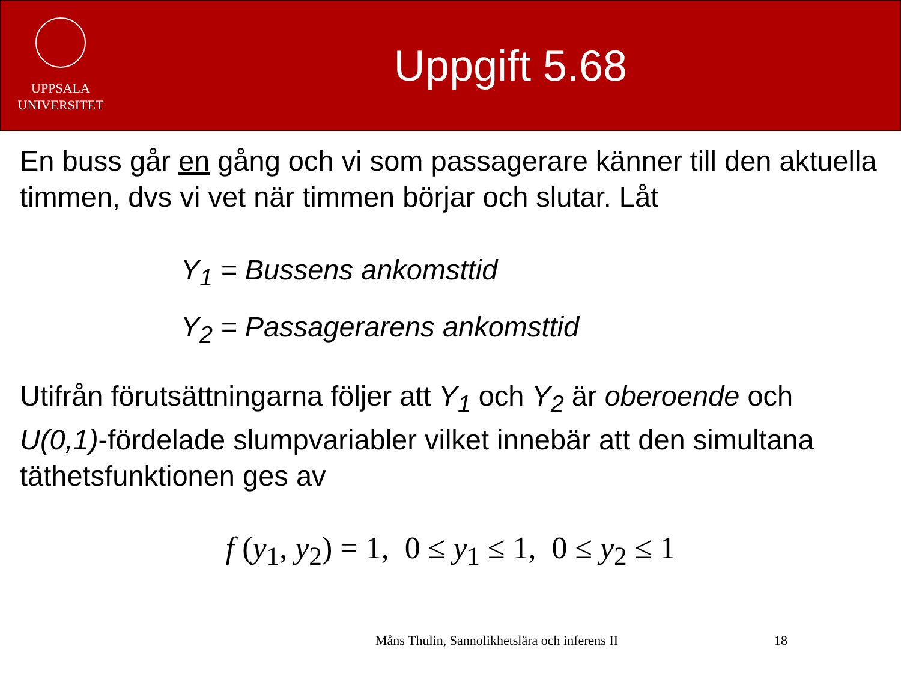UPPSALA
UNIVERSITET
Uppgift 5.68
En buss går en gång och vi som passagerare känner till den aktuella timmen, dvs vi vet när timmen börjar och slutar. Låt
Y<sub>1</sub> = Bussens ankomsttid
Y<sub>2</sub> = Passagerarens ankomsttid
Utifrån förutsättningarna följer att Y<sub>1</sub> och Y<sub>2</sub> är oberoende och U(0,1)-fördelade slumpvariabler vilket innebär att den simultana täthetsfunktionen ges av
f (y<sub>1</sub>, y<sub>2</sub>) = 1, 0 ≤ y<sub>1</sub> ≤ 1, 0 ≤ y<sub>2</sub> ≤ 1
Måns Thulin, Sannolikhetslära och inferens II 18